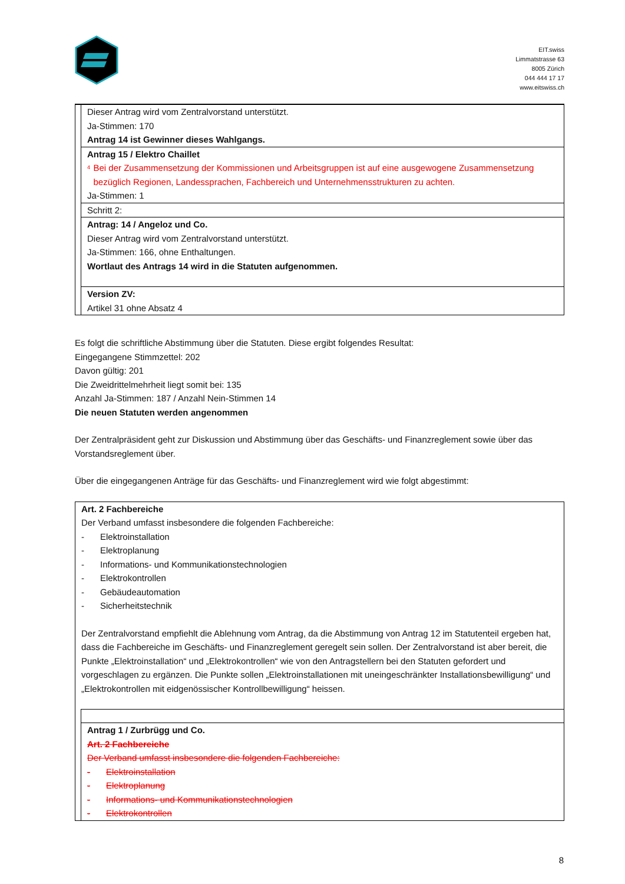EIT.swiss
Limmatstrasse 63
8005 Zürich
044 444 17 17
www.eitswiss.ch
| | Dieser Antrag wird vom Zentralvorstand unterstützt. Ja-Stimmen: 170 Antrag 14 ist Gewinner dieses Wahlgangs. |
| | Antrag 15 / Elektro Chaillet <sup>4</sup> Bei der Zusammensetzung der Kommissionen und Arbeitsgruppen ist auf eine ausgewogene Zusammensetzung bezüglich Regionen, Landessprachen, Fachbereich und Unternehmensstrukturen zu achten. Ja-Stimmen: 1 |
| | Schritt 2: |
| | Antrag: 14 / Angeloz und Co. Dieser Antrag wird vom Zentralvorstand unterstützt. Ja-Stimmen: 166, ohne Enthaltungen. Wortlaut des Antrags 14 wird in die Statuten aufgenommen. |
| | Version ZV: Artikel 31 ohne Absatz 4 |
Es folgt die schriftliche Abstimmung über die Statuten. Diese ergibt folgendes Resultat:
Eingegangene Stimmzettel: 202
Davon gültig: 201
Die Zweidrittelmehrheit liegt somit bei: 135
Anzahl Ja-Stimmen: 187 / Anzahl Nein-Stimmen 14
Die neuen Statuten werden angenommen
Der Zentralpräsident geht zur Diskussion und Abstimmung über das Geschäfts- und Finanzreglement sowie über das Vorstandsreglement über.
Über die eingegangenen Anträge für das Geschäfts- und Finanzreglement wird wie folgt abgestimmt:
| Art. 2 Fachbereiche Der Verband umfasst insbesondere die folgenden Fachbereiche: - Elektroinstallation - Elektroplanung - Informations- und Kommunikationstechnologien - Elektrokontrollen - Gebäudeautomation - Sicherheitstechnik Der Zentralvorstand empfiehlt die Ablehnung vom Antrag, da die Abstimmung von Antrag 12 im Statutenteil ergeben hat, dass die Fachbereiche im Geschäfts- und Finanzreglement geregelt sein sollen. Der Zentralvorstand ist aber bereit, die Punkte „Elektroinstallation“ und „Elektrokontrollen“ wie von den Antragstellern bei den Statuten gefordert und vorgeschlagen zu ergänzen. Die Punkte sollen „Elektroinstallationen mit uneingeschränkter Installationsbewilligung“ und „Elektrokontrollen mit eidgenössischer Kontrollbewilligung“ heissen. | |
| | Antrag 1 / Zurbrügg und Co. Art. 2 Fachbereiche Der Verband umfasst insbesondere die folgenden Fachbereiche: - Elektroinstallation - Elektroplanung - Informations- und Kommunikationstechnologien - Elektrokontrollen |
8